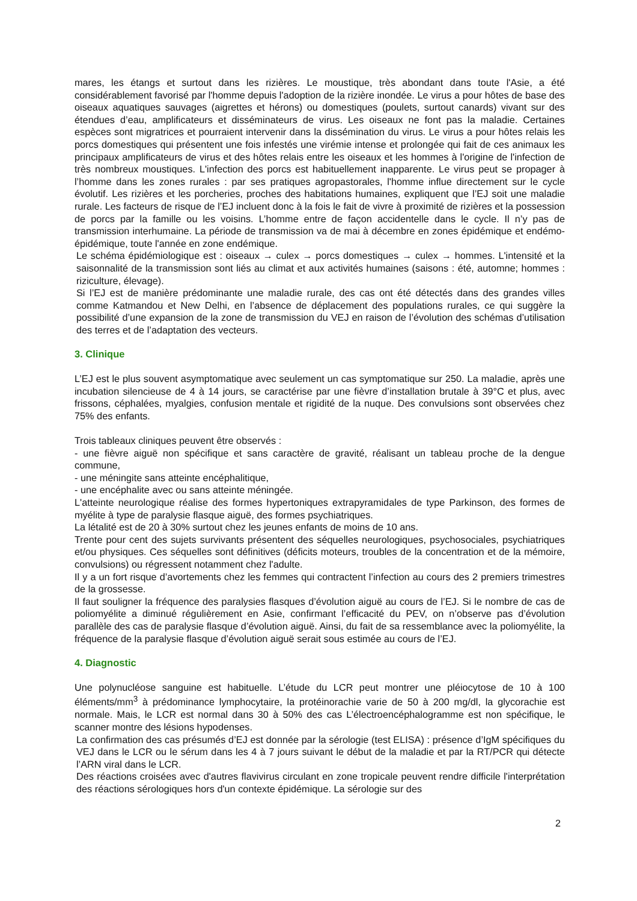mares, les étangs et surtout dans les rizières. Le moustique, très abondant dans toute l'Asie, a été considérablement favorisé par l'homme depuis l'adoption de la rizière inondée. Le virus a pour hôtes de base des oiseaux aquatiques sauvages (aigrettes et hérons) ou domestiques (poulets, surtout canards) vivant sur des étendues d’eau, amplificateurs et disséminateurs de virus. Les oiseaux ne font pas la maladie. Certaines espèces sont migratrices et pourraient intervenir dans la dissémination du virus. Le virus a pour hôtes relais les porcs domestiques qui présentent une fois infestés une virémie intense et prolongée qui fait de ces animaux les principaux amplificateurs de virus et des hôtes relais entre les oiseaux et les hommes à l'origine de l'infection de très nombreux moustiques. L'infection des porcs est habituellement inapparente. Le virus peut se propager à l’homme dans les zones rurales : par ses pratiques agropastorales, l'homme influe directement sur le cycle évolutif. Les rizières et les porcheries, proches des habitations humaines, expliquent que l’EJ soit une maladie rurale. Les facteurs de risque de l’EJ incluent donc à la fois le fait de vivre à proximité de rizières et la possession de porcs par la famille ou les voisins. L’homme entre de façon accidentelle dans le cycle. Il n’y pas de transmission interhumaine. La période de transmission va de mai à décembre en zones épidémique et endémo-épidémique, toute l'année en zone endémique.
Le schéma épidémiologique est : oiseaux → culex → porcs domestiques → culex → hommes. L'intensité et la saisonnalité de la transmission sont liés au climat et aux activités humaines (saisons : été, automne; hommes : riziculture, élevage).
Si l’EJ est de manière prédominante une maladie rurale, des cas ont été détectés dans des grandes villes comme Katmandou et New Delhi, en l’absence de déplacement des populations rurales, ce qui suggère la possibilité d’une expansion de la zone de transmission du VEJ en raison de l’évolution des schémas d’utilisation des terres et de l’adaptation des vecteurs.
3. Clinique
L’EJ est le plus souvent asymptomatique avec seulement un cas symptomatique sur 250. La maladie, après une incubation silencieuse de 4 à 14 jours, se caractérise par une fièvre d’installation brutale à 39°C et plus, avec frissons, céphalées, myalgies, confusion mentale et rigidité de la nuque. Des convulsions sont observées chez 75% des enfants.
Trois tableaux cliniques peuvent être observés :
- une fièvre aiguë non spécifique et sans caractère de gravité, réalisant un tableau proche de la dengue commune,
- une méningite sans atteinte encéphalitique,
- une encéphalite avec ou sans atteinte méningée.
L'atteinte neurologique réalise des formes hypertoniques extrapyramidales de type Parkinson, des formes de myélite à type de paralysie flasque aiguë, des formes psychiatriques.
La létalité est de 20 à 30% surtout chez les jeunes enfants de moins de 10 ans.
Trente pour cent des sujets survivants présentent des séquelles neurologiques, psychosociales, psychiatriques et/ou physiques. Ces séquelles sont définitives (déficits moteurs, troubles de la concentration et de la mémoire, convulsions) ou régressent notamment chez l'adulte.
Il y a un fort risque d’avortements chez les femmes qui contractent l’infection au cours des 2 premiers trimestres de la grossesse.
Il faut souligner la fréquence des paralysies flasques d’évolution aiguë au cours de l’EJ. Si le nombre de cas de poliomyélite a diminué régulièrement en Asie, confirmant l’efficacité du PEV, on n’observe pas d’évolution parallèle des cas de paralysie flasque d’évolution aiguë. Ainsi, du fait de sa ressemblance avec la poliomyélite, la fréquence de la paralysie flasque d’évolution aiguë serait sous estimée au cours de l’EJ.
4. Diagnostic
Une polynucléose sanguine est habituelle. L’étude du LCR peut montrer une pléiocytose de 10 à 100 éléments/mm<sup>3</sup> à prédominance lymphocytaire, la protéinorachie varie de 50 à 200 mg/dl, la glycorachie est normale. Mais, le LCR est normal dans 30 à 50% des cas L’électroencéphalogramme est non spécifique, le scanner montre des lésions hypodenses.
La confirmation des cas présumés d’EJ est donnée par la sérologie (test ELISA) : présence d’IgM spécifiques du VEJ dans le LCR ou le sérum dans les 4 à 7 jours suivant le début de la maladie et par la RT/PCR qui détecte l’ARN viral dans le LCR.
Des réactions croisées avec d'autres flavivirus circulant en zone tropicale peuvent rendre difficile l'interprétation des réactions sérologiques hors d'un contexte épidémique. La sérologie sur des
2